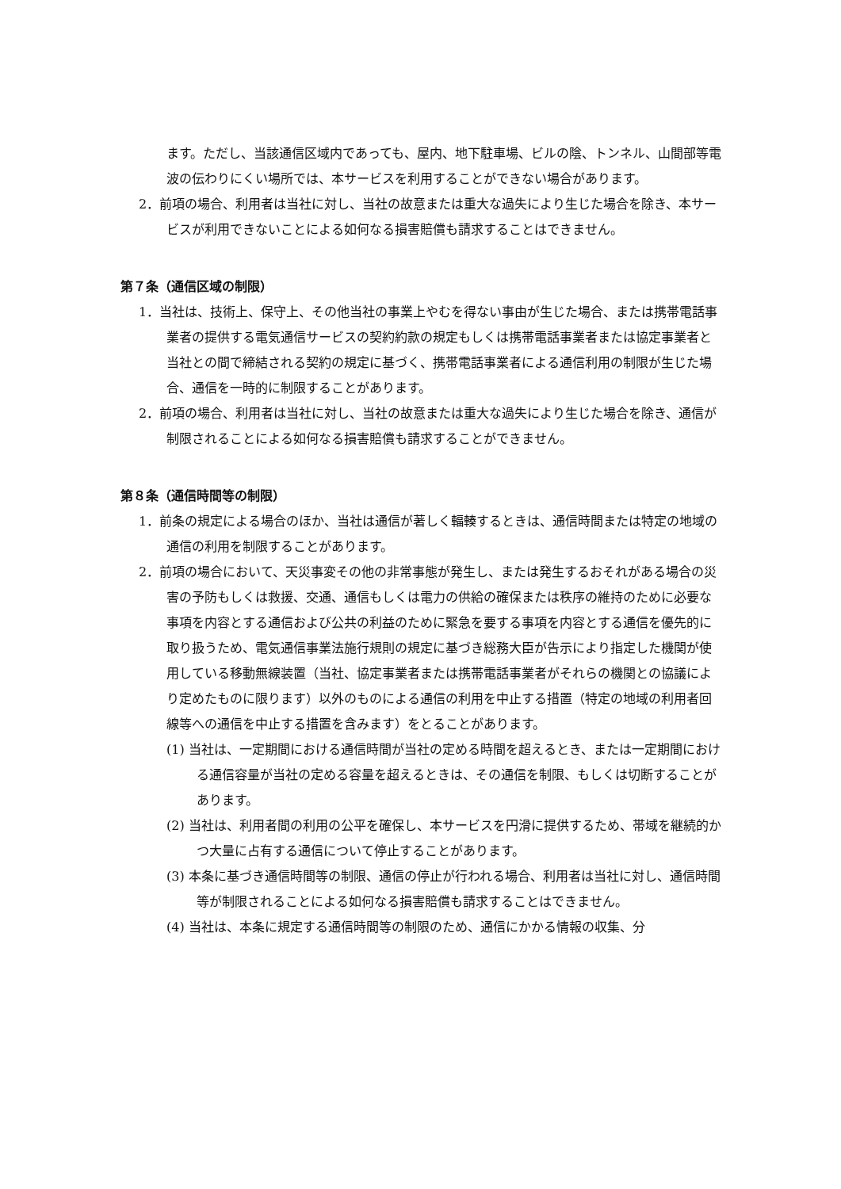ます。ただし、当該通信区域内であっても、屋内、地下駐車場、ビルの陰、トンネル、山間部等電波の伝わりにくい場所では、本サービスを利用することができない場合があります。
2．前項の場合、利用者は当社に対し、当社の故意または重大な過失により生じた場合を除き、本サービスが利用できないことによる如何なる損害賠償も請求することはできません。
第７条（通信区域の制限）
1．当社は、技術上、保守上、その他当社の事業上やむを得ない事由が生じた場合、または携帯電話事業者の提供する電気通信サービスの契約約款の規定もしくは携帯電話事業者または協定事業者と当社との間で締結される契約の規定に基づく、携帯電話事業者による通信利用の制限が生じた場合、通信を一時的に制限することがあります。
2．前項の場合、利用者は当社に対し、当社の故意または重大な過失により生じた場合を除き、通信が制限されることによる如何なる損害賠償も請求することができません。
第８条（通信時間等の制限）
1．前条の規定による場合のほか、当社は通信が著しく輻輳するときは、通信時間または特定の地域の通信の利用を制限することがあります。
2．前項の場合において、天災事変その他の非常事態が発生し、または発生するおそれがある場合の災害の予防もしくは救援、交通、通信もしくは電力の供給の確保または秩序の維持のために必要な事項を内容とする通信および公共の利益のために緊急を要する事項を内容とする通信を優先的に取り扱うため、電気通信事業法施行規則の規定に基づき総務大臣が告示により指定した機関が使用している移動無線装置（当社、協定事業者または携帯電話事業者がそれらの機関との協議により定めたものに限ります）以外のものによる通信の利用を中止する措置（特定の地域の利用者回線等への通信を中止する措置を含みます）をとることがあります。
(1) 当社は、一定期間における通信時間が当社の定める時間を超えるとき、または一定期間における通信容量が当社の定める容量を超えるときは、その通信を制限、もしくは切断することがあります。
(2) 当社は、利用者間の利用の公平を確保し、本サービスを円滑に提供するため、帯域を継続的かつ大量に占有する通信について停止することがあります。
(3) 本条に基づき通信時間等の制限、通信の停止が行われる場合、利用者は当社に対し、通信時間等が制限されることによる如何なる損害賠償も請求することはできません。
(4) 当社は、本条に規定する通信時間等の制限のため、通信にかかる情報の収集、分